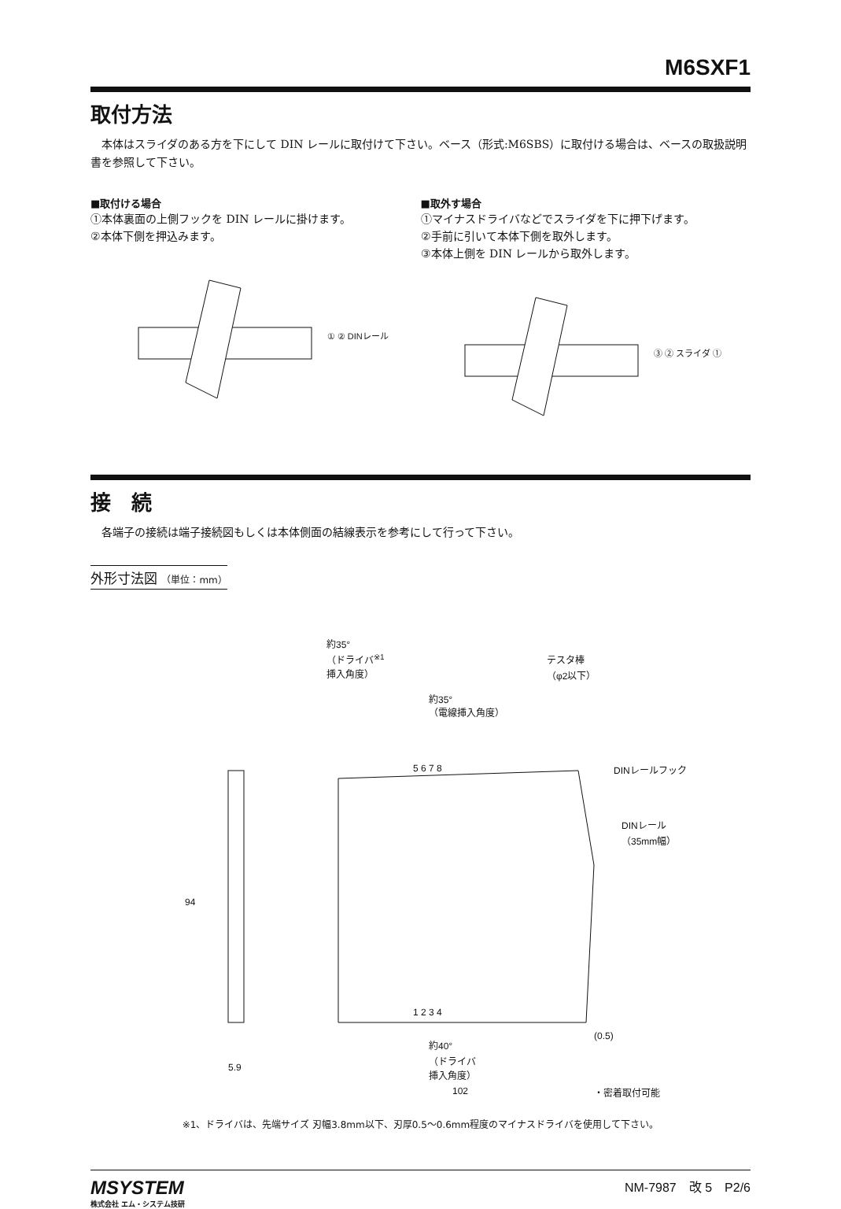M6SXF1
取付方法
　本体はスライダのある方を下にして DIN レールに取付けて下さい。ベース（形式:M6SBS）に取付ける場合は、ベースの取扱説明書を参照して下さい。
■取付ける場合
①本体裏面の上側フックを DIN レールに掛けます。
②本体下側を押込みます。
① ② DINレール
■取外す場合
①マイナスドライバなどでスライダを下に押下げます。
②手前に引いて本体下側を取外します。
③本体上側を DIN レールから取外します。
③ ② スライダ ①
接　続
　各端子の接続は端子接続図もしくは本体側面の結線表示を参考にして行って下さい。
外形寸法図 （単位：mm）
約35°
（ドライバ<sup>※1</sup>
挿入角度）
約35°
（電線挿入角度）
テスタ棒
（φ2以下）
5 6 7 8 DINレールフック
DINレール
（35mm幅）
94
1 2 3 4
約40°
（ドライバ
挿入角度）
(0.5)
5.9
102 ・密着取付可能
※1、ドライバは、先端サイズ 刃幅3.8mm以下、刃厚0.5～0.6mm程度のマイナスドライバを使用して下さい。
MSYSTEM
株式会社 エム・システム技研
NM-7987　改 5　P2/6